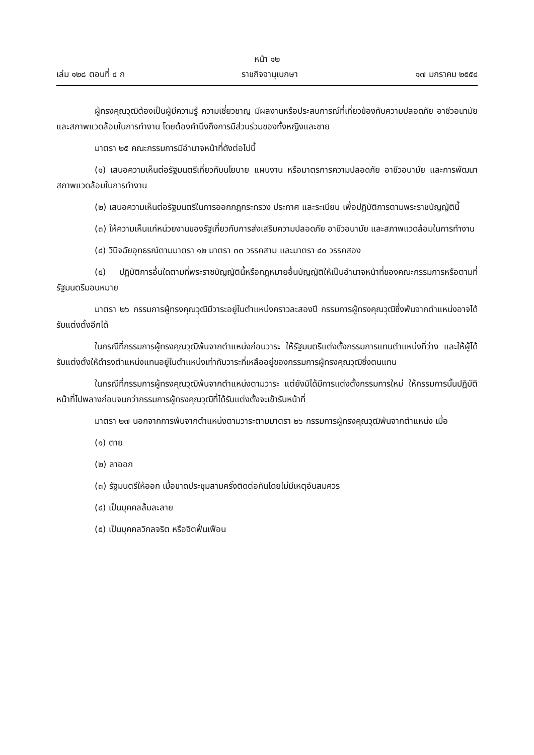หน้า ๑๒
เล่ม ๑๒๘ ตอนที่ ๔ ก ราชกิจจานุเบกษา ๑๗ มกราคม ๒๕๕๔
ผู้ทรงคุณวุฒิต้องเป็นผู้มีความรู้ ความเชี่ยวชาญ มีผลงานหรือประสบการณ์ที่เกี่ยวข้องกับความปลอดภัย อาชีวอนามัย และสภาพแวดล้อมในการทำงาน โดยต้องคำนึงถึงการมีส่วนร่วมของทั้งหญิงและชาย
มาตรา ๒๕ คณะกรรมการมีอำนาจหน้าที่ดังต่อไปนี้
(๑) เสนอความเห็นต่อรัฐมนตรีเกี่ยวกับนโยบาย แผนงาน หรือมาตรการความปลอดภัย อาชีวอนามัย และการพัฒนาสภาพแวดล้อมในการทำงาน
(๒) เสนอความเห็นต่อรัฐมนตรีในการออกกฎกระทรวง ประกาศ และระเบียบ เพื่อปฏิบัติการตามพระราชบัญญัตินี้
(๓) ให้ความเห็นแก่หน่วยงานของรัฐเกี่ยวกับการส่งเสริมความปลอดภัย อาชีวอนามัย และสภาพแวดล้อมในการทำงาน
(๔) วินิจฉัยอุทธรณ์ตามมาตรา ๑๒ มาตรา ๓๓ วรรคสาม และมาตรา ๔๐ วรรคสอง
(๕) ปฏิบัติการอื่นใดตามที่พระราชบัญญัตินี้หรือกฎหมายอื่นบัญญัติให้เป็นอำนาจหน้าที่ของคณะกรรมการหรือตามที่รัฐมนตรีมอบหมาย
มาตรา ๒๖ กรรมการผู้ทรงคุณวุฒิมีวาระอยู่ในตำแหน่งคราวละสองปี กรรมการผู้ทรงคุณวุฒิซึ่งพ้นจากตำแหน่งอาจได้รับแต่งตั้งอีกได้
ในกรณีที่กรรมการผู้ทรงคุณวุฒิพ้นจากตำแหน่งก่อนวาระ ให้รัฐมนตรีแต่งตั้งกรรมการแทนตำแหน่งที่ว่าง และให้ผู้ได้รับแต่งตั้งให้ดำรงตำแหน่งแทนอยู่ในตำแหน่งเท่ากับวาระที่เหลืออยู่ของกรรมการผู้ทรงคุณวุฒิซึ่งตนแทน
ในกรณีที่กรรมการผู้ทรงคุณวุฒิพ้นจากตำแหน่งตามวาระ แต่ยังมิได้มีการแต่งตั้งกรรมการใหม่ ให้กรรมการนั้นปฏิบัติหน้าที่ไปพลางก่อนจนกว่ากรรมการผู้ทรงคุณวุฒิที่ได้รับแต่งตั้งจะเข้ารับหน้าที่
มาตรา ๒๗ นอกจากการพ้นจากตำแหน่งตามวาระตามมาตรา ๒๖ กรรมการผู้ทรงคุณวุฒิพ้นจากตำแหน่ง เมื่อ
(๑) ตาย
(๒) ลาออก
(๓) รัฐมนตรีให้ออก เมื่อขาดประชุมสามครั้งติดต่อกันโดยไม่มีเหตุอันสมควร
(๔) เป็นบุคคลล้มละลาย
(๕) เป็นบุคคลวิกลจริต หรือจิตฟั่นเฟือน